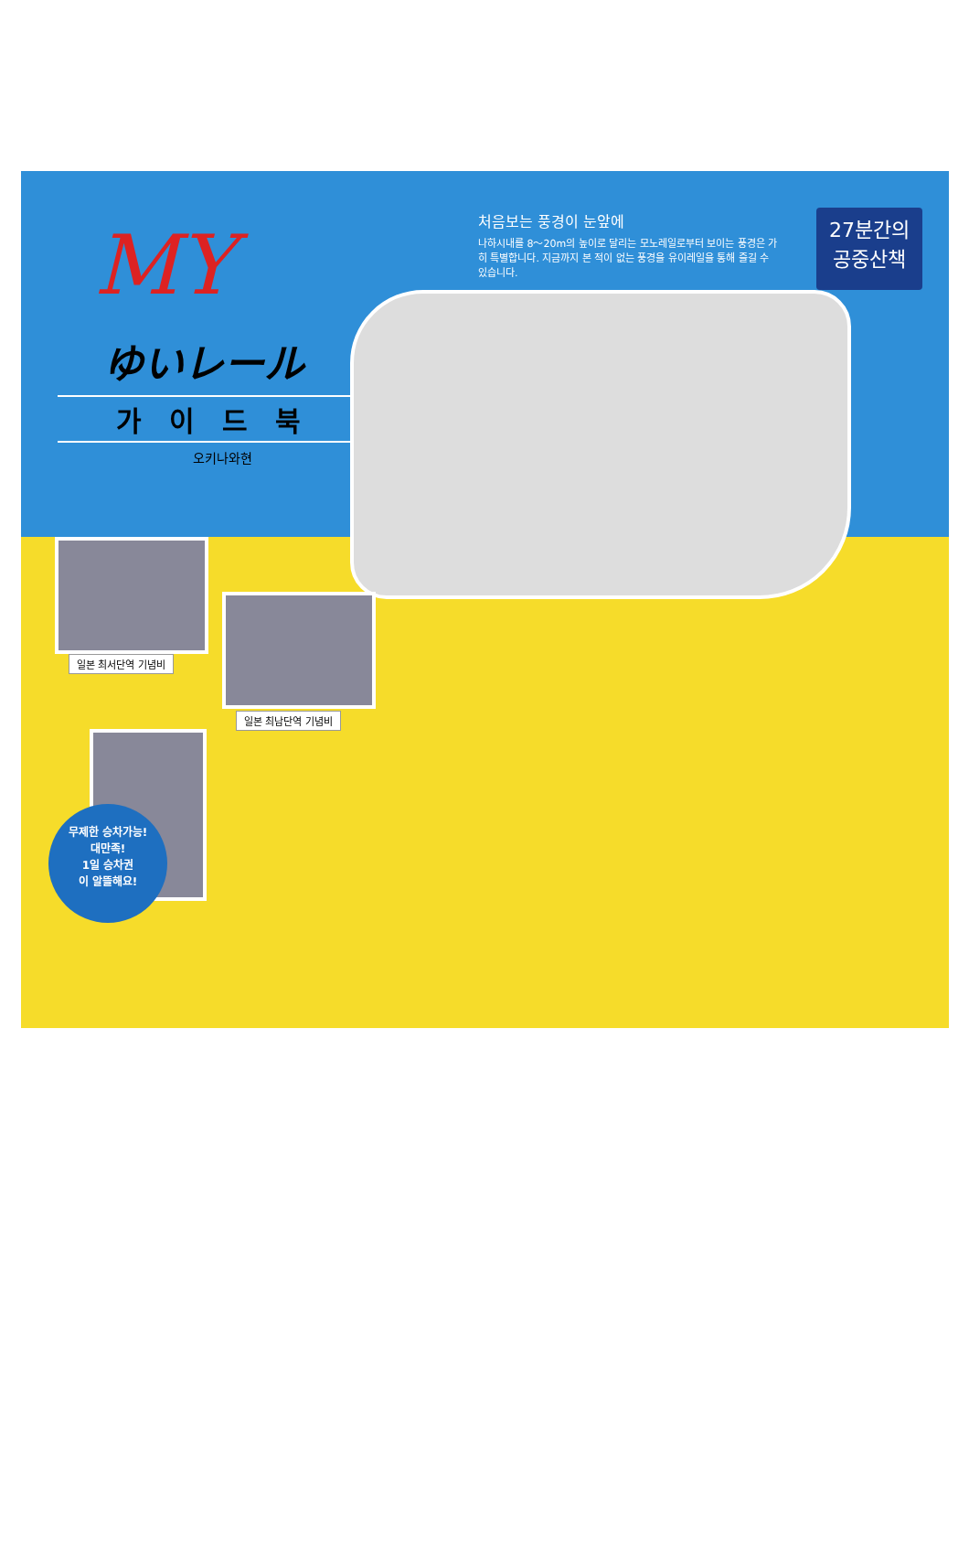MY
ゆいレール
가이드북
오키나와현
처음보는 풍경이 눈앞에
나하시내를 8～20m의 높이로 달리는 모노레일로부터 보이는 풍경은 가히 특별합니다. 지금까지 본 적이 없는 풍경을 유이레일을 통해 즐길 수 있습니다.
27분간의
공중산책
일본 최서단역 기념비
일본 최남단역 기념비
무제한 승차가능!
대만족!
1일 승차권
이 알뜰해요!